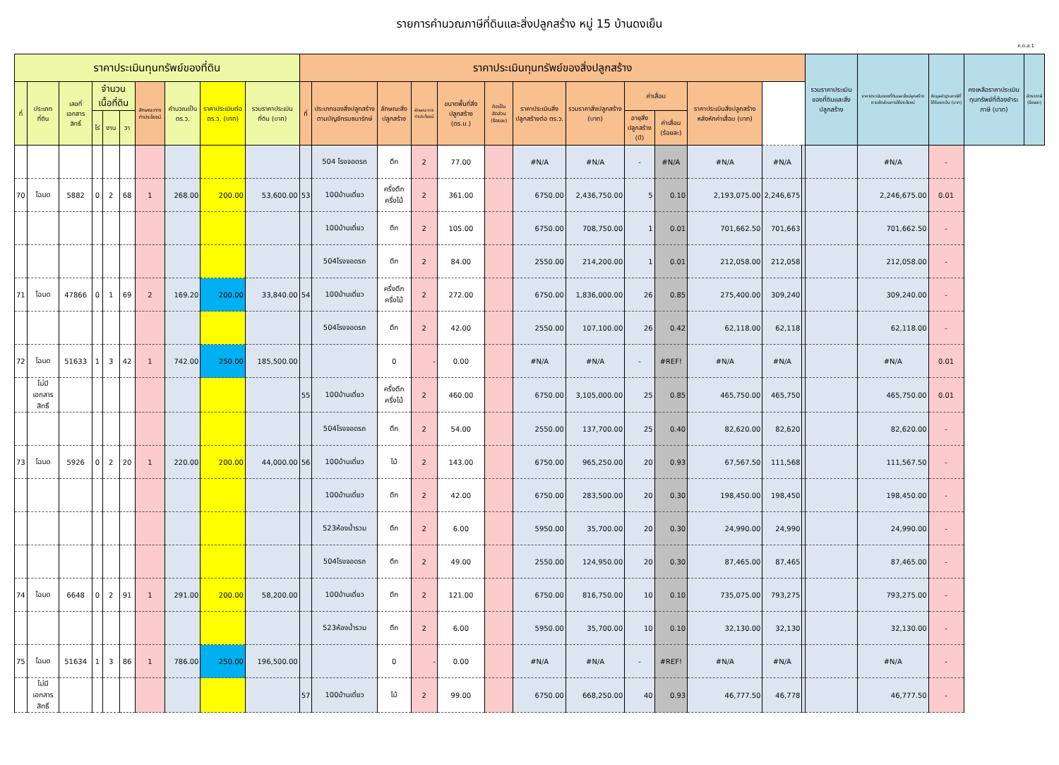รายการคำนวณภาษีที่ดินและสิ่งปลูกสร้าง หมู่ 15 บ้านดงเย็น
ภ.ด.ส.1
| ราคาประเมินทุนทรัพย์ของที่ดิน | | | | | | | | | | ราคาประเมินทุนทรัพย์ของสิ่งปลูกสร้าง | | | | | | | | | | | | | รวมราคาประเมินของที่ดินและสิ่งปลูกสร้าง | ราคาประเมินของที่ดินและสิ่งปลูกสร้างตามสัดส่วนการใช้ประโยชน์ | หักมูลค่าฐานภาษีที่ได้รับยกเว้น (บาท) | คงเหลือราคาประเมินทุนทรัพย์ที่ต้องชำระภาษี (บาท) | อัตราภาษี (ร้อยละ) |
| --- | --- | --- | --- | --- | --- | --- | --- | --- | --- | --- | --- | --- | --- | --- | --- | --- | --- | --- | --- | --- | --- | --- | --- | --- | --- | --- | --- |
| ที่ | ประเภทที่ดิน | เลขที่เอกสารสิทธิ์ | จำนวนเนื้อที่ดิน | | | ลักษณะการทำประโยชน์ | คำนวณเป็น ตร.ว. | ราคาประเมินต่อ ตร.ว. (บาท) | รวมราคาประเมินที่ดิน (บาท) | ที่ | ประเภทของสิ่งปลูกสร้างตามบัญชีกรมธนารักษ์ | ลักษณะสิ่งปลูกสร้าง | ลักษณะการทำประโยชน์ | ขนาดพื้นที่สิ่งปลูกสร้าง (ตร.ม.) | คิดเป็นสัดส่วน (ร้อยละ) | ราคาประเมินสิ่งปลูกสร้างต่อ ตร.ว. | รวมราคาสิ่งปลูกสร้าง (บาท) | ค่าเสื่อม | | ราคาประเมินสิ่งปลูกสร้างหลังหักค่าเสื่อม (บาท) | | | | | | | |
| | | | ไร่ | งาน | วา | | | | | | | | | | | | | อายุสิ่งปลูกสร้าง (ปี) | ค่าเสื่อม (ร้อยละ) | | | | | | | | |
| | | | | | | | | | | | 504 โรงจอดรถ | ตึก | 2 | 77.00 | | #N/A | #N/A | - | #N/A | #N/A | #N/A | | | #N/A | - | | |
| 70 | โฉนด | 5882 | 0 | 2 | 68 | 1 | 268.00 | 200.00 | 53,600.00 | 53 | 100บ้านเดี่ยว | ครึ่งตึกครึ่งไม้ | 2 | 361.00 | | 6750.00 | 2,436,750.00 | 5 | 0.10 | 2,193,075.00 | 2,246,675 | | | 2,246,675.00 | 0.01 | | |
| | | | | | | | | | | | 100บ้านเดี่ยว | ตึก | 2 | 105.00 | | 6750.00 | 708,750.00 | 1 | 0.01 | 701,662.50 | 701,663 | | | 701,662.50 | - | | |
| | | | | | | | | | | | 504โรงจอดรถ | ตึก | 2 | 84.00 | | 2550.00 | 214,200.00 | 1 | 0.01 | 212,058.00 | 212,058 | | | 212,058.00 | - | | |
| 71 | โฉนด | 47866 | 0 | 1 | 69 | 2 | 169.20 | 200.00 | 33,840.00 | 54 | 100บ้านเดี่ยว | ครึ่งตึกครึ่งไม้ | 2 | 272.00 | | 6750.00 | 1,836,000.00 | 26 | 0.85 | 275,400.00 | 309,240 | | | 309,240.00 | - | | |
| | | | | | | | | | | | 504โรงจอดรถ | ตึก | 2 | 42.00 | | 2550.00 | 107,100.00 | 26 | 0.42 | 62,118.00 | 62,118 | | | 62,118.00 | - | | |
| 72 | โฉนด | 51633 | 1 | 3 | 42 | 1 | 742.00 | 250.00 | 185,500.00 | | | 0 | - | 0.00 | | #N/A | #N/A | - | #REF! | #N/A | #N/A | | | #N/A | 0.01 | | |
| | ไม่มีเอกสารสิทธิ์ | | | | | | | | | 55 | 100บ้านเดี่ยว | ครึ่งตึกครึ่งไม้ | 2 | 460.00 | | 6750.00 | 3,105,000.00 | 25 | 0.85 | 465,750.00 | 465,750 | | | 465,750.00 | 0.01 | | |
| | | | | | | | | | | | 504โรงจอดรถ | ตึก | 2 | 54.00 | | 2550.00 | 137,700.00 | 25 | 0.40 | 82,620.00 | 82,620 | | | 82,620.00 | - | | |
| 73 | โฉนด | 5926 | 0 | 2 | 20 | 1 | 220.00 | 200.00 | 44,000.00 | 56 | 100บ้านเดี่ยว | ไม้ | 2 | 143.00 | | 6750.00 | 965,250.00 | 20 | 0.93 | 67,567.50 | 111,568 | | | 111,567.50 | - | | |
| | | | | | | | | | | | 100บ้านเดี่ยว | ตึก | 2 | 42.00 | | 6750.00 | 283,500.00 | 20 | 0.30 | 198,450.00 | 198,450 | | | 198,450.00 | - | | |
| | | | | | | | | | | | 523ห้องน้ำรวม | ตึก | 2 | 6.00 | | 5950.00 | 35,700.00 | 20 | 0.30 | 24,990.00 | 24,990 | | | 24,990.00 | - | | |
| | | | | | | | | | | | 504โรงจอดรถ | ตึก | 2 | 49.00 | | 2550.00 | 124,950.00 | 20 | 0.30 | 87,465.00 | 87,465 | | | 87,465.00 | - | | |
| 74 | โฉนด | 6648 | 0 | 2 | 91 | 1 | 291.00 | 200.00 | 58,200.00 | | 100บ้านเดี่ยว | ตึก | 2 | 121.00 | | 6750.00 | 816,750.00 | 10 | 0.10 | 735,075.00 | 793,275 | | | 793,275.00 | - | | |
| | | | | | | | | | | | 523ห้องน้ำรวม | ตึก | 2 | 6.00 | | 5950.00 | 35,700.00 | 10 | 0.10 | 32,130.00 | 32,130 | | | 32,130.00 | - | | |
| 75 | โฉนด | 51634 | 1 | 3 | 86 | 1 | 786.00 | 250.00 | 196,500.00 | | | 0 | - | 0.00 | | #N/A | #N/A | - | #REF! | #N/A | #N/A | | | #N/A | - | | |
| | ไม่มีเอกสารสิทธิ์ | | | | | | | | | 57 | 100บ้านเดี่ยว | ไม้ | 2 | 99.00 | | 6750.00 | 668,250.00 | 40 | 0.93 | 46,777.50 | 46,778 | | | 46,777.50 | - | | |